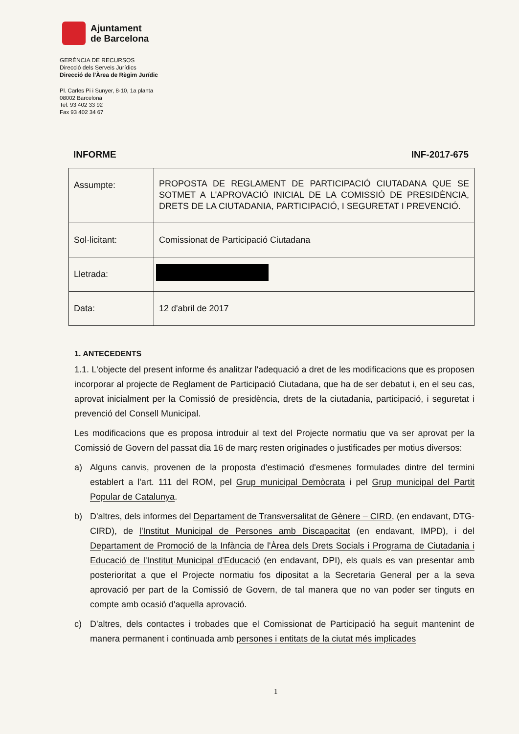Ajuntament
de Barcelona
GERÈNCIA DE RECURSOS
Direcció dels Serveis Jurídics
Direcció de l'Àrea de Règim Jurídic
Pl. Carles Pi i Sunyer, 8-10, 1a planta
08002 Barcelona
Tel. 93 402 33 92
Fax 93 402 34 67
INFORME INF-2017-675
| Assumpte: | PROPOSTA DE REGLAMENT DE PARTICIPACIÓ CIUTADANA QUE SE SOTMET A L'APROVACIÓ INICIAL DE LA COMISSIÓ DE PRESIDÈNCIA, DRETS DE LA CIUTADANIA, PARTICIPACIÓ, I SEGURETAT I PREVENCIÓ. |
| Sol·licitant: | Comissionat de Participació Ciutadana |
| Lletrada: | |
| Data: | 12 d'abril de 2017 |
1. ANTECEDENTS
1.1. L'objecte del present informe és analitzar l'adequació a dret de les modificacions que es proposen incorporar al projecte de Reglament de Participació Ciutadana, que ha de ser debatut i, en el seu cas, aprovat inicialment per la Comissió de presidència, drets de la ciutadania, participació, i seguretat i prevenció del Consell Municipal.
Les modificacions que es proposa introduir al text del Projecte normatiu que va ser aprovat per la Comissió de Govern del passat dia 16 de març resten originades o justificades per motius diversos:
a) Alguns canvis, provenen de la proposta d'estimació d'esmenes formulades dintre del termini establert a l'art. 111 del ROM, pel Grup municipal Demòcrata i pel Grup municipal del Partit Popular de Catalunya.
b) D'altres, dels informes del Departament de Transversalitat de Gènere – CIRD, (en endavant, DTG-CIRD), de l'Institut Municipal de Persones amb Discapacitat (en endavant, IMPD), i del Departament de Promoció de la Infància de l'Àrea dels Drets Socials i Programa de Ciutadania i Educació de l'Institut Municipal d'Educació (en endavant, DPI), els quals es van presentar amb posterioritat a que el Projecte normatiu fos dipositat a la Secretaria General per a la seva aprovació per part de la Comissió de Govern, de tal manera que no van poder ser tinguts en compte amb ocasió d'aquella aprovació.
c) D'altres, dels contactes i trobades que el Comissionat de Participació ha seguit mantenint de manera permanent i continuada amb persones i entitats de la ciutat més implicades
1